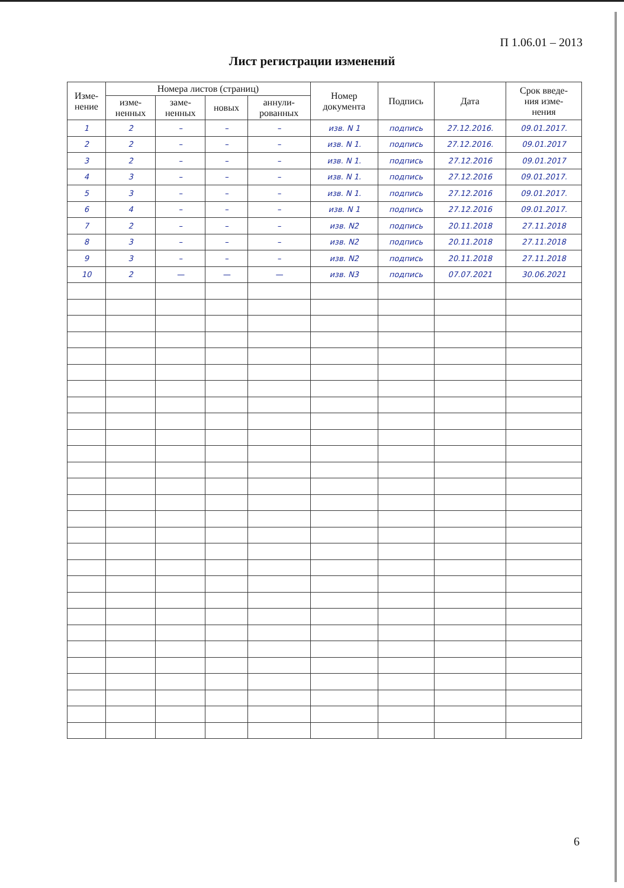П 1.06.01 – 2013
Лист регистрации изменений
| Изме- нение | Номера листов (страниц) | | | | Номер документа | Подпись | Дата | Срок введе- ния изме- нения |
| --- | --- | --- | --- | --- | --- | --- | --- | --- |
| | изме- ненных | заме- ненных | новых | аннули- рованных | | | | |
| 1 | 2 | – | – | – | изв. N 1 | подпись | 27.12.2016. | 09.01.2017. |
| 2 | 2 | – | – | – | изв. N 1. | подпись | 27.12.2016. | 09.01.2017 |
| 3 | 2 | – | – | – | изв. N 1. | подпись | 27.12.2016 | 09.01.2017 |
| 4 | 3 | – | – | – | изв. N 1. | подпись | 27.12.2016 | 09.01.2017. |
| 5 | 3 | – | – | – | изв. N 1. | подпись | 27.12.2016 | 09.01.2017. |
| 6 | 4 | – | – | – | изв. N 1 | подпись | 27.12.2016 | 09.01.2017. |
| 7 | 2 | – | – | – | изв. N2 | подпись | 20.11.2018 | 27.11.2018 |
| 8 | 3 | – | – | – | изв. N2 | подпись | 20.11.2018 | 27.11.2018 |
| 9 | 3 | – | – | – | изв. N2 | подпись | 20.11.2018 | 27.11.2018 |
| 10 | 2 | — | — | — | изв. N3 | подпись | 07.07.2021 | 30.06.2021 |
6